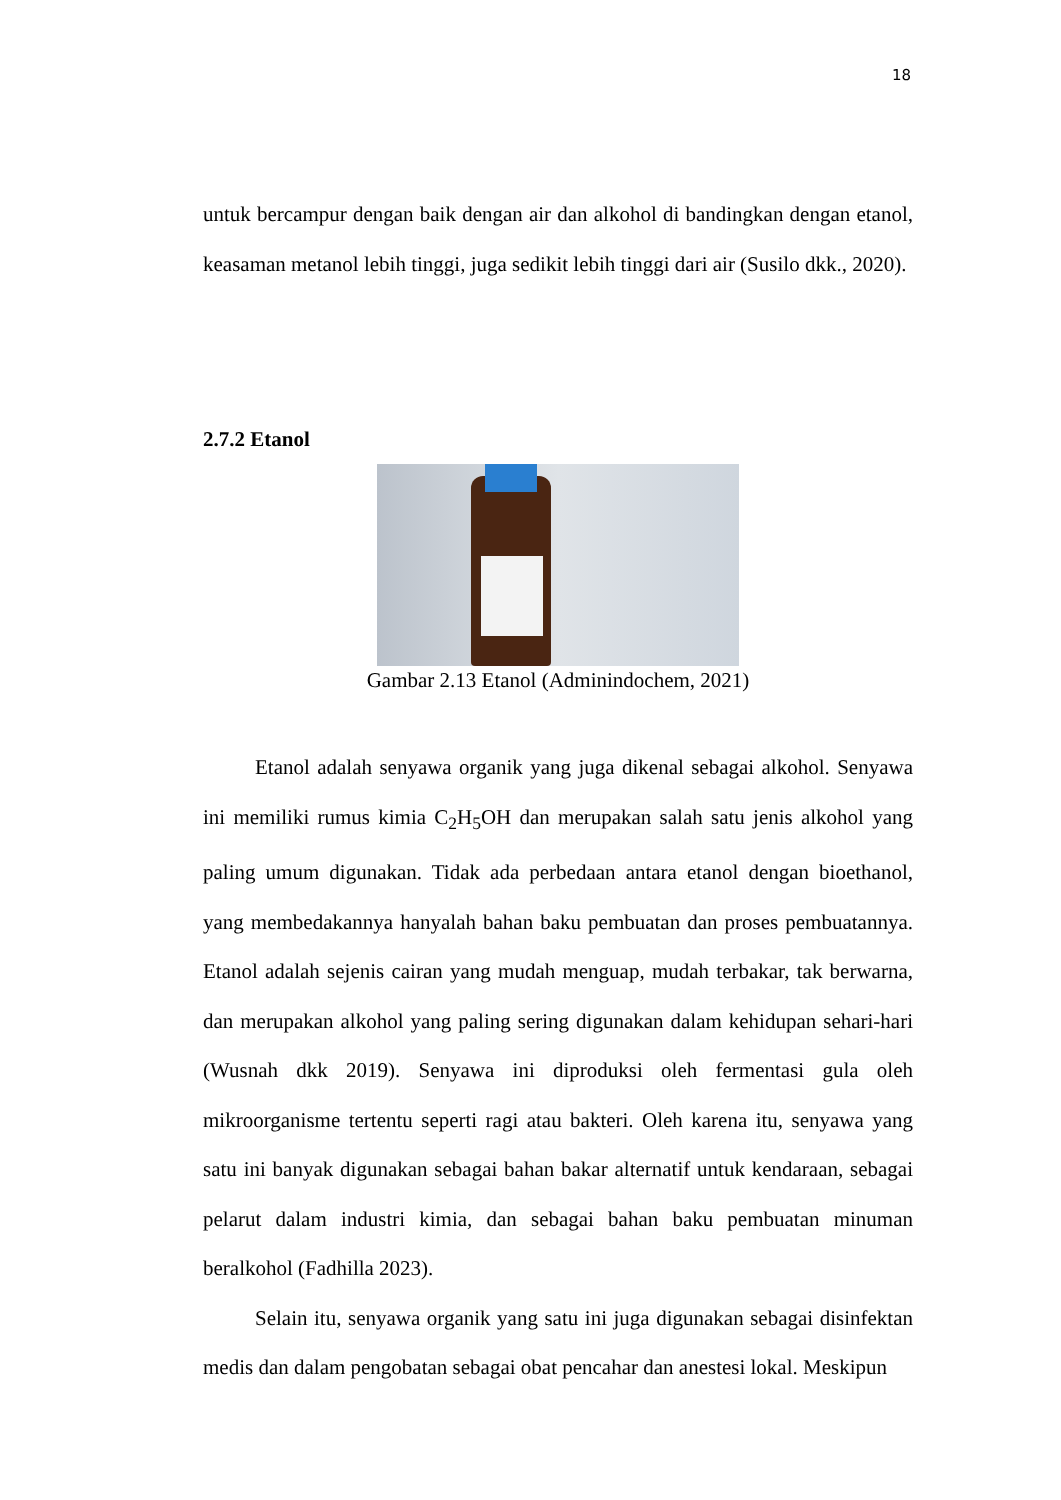18
untuk bercampur dengan baik dengan air dan alkohol di bandingkan dengan etanol, keasaman metanol lebih tinggi, juga sedikit lebih tinggi dari air (Susilo dkk., 2020).
2.7.2 Etanol
Gambar 2.13 Etanol (Adminindochem, 2021)
Etanol adalah senyawa organik yang juga dikenal sebagai alkohol. Senyawa ini memiliki rumus kimia C<sub>2</sub>H<sub>5</sub>OH dan merupakan salah satu jenis alkohol yang paling umum digunakan. Tidak ada perbedaan antara etanol dengan bioethanol, yang membedakannya hanyalah bahan baku pembuatan dan proses pembuatannya. Etanol adalah sejenis cairan yang mudah menguap, mudah terbakar, tak berwarna, dan merupakan alkohol yang paling sering digunakan dalam kehidupan sehari-hari (Wusnah dkk 2019). Senyawa ini diproduksi oleh fermentasi gula oleh mikroorganisme tertentu seperti ragi atau bakteri. Oleh karena itu, senyawa yang satu ini banyak digunakan sebagai bahan bakar alternatif untuk kendaraan, sebagai pelarut dalam industri kimia, dan sebagai bahan baku pembuatan minuman beralkohol (Fadhilla 2023).
Selain itu, senyawa organik yang satu ini juga digunakan sebagai disinfektan medis dan dalam pengobatan sebagai obat pencahar dan anestesi lokal. Meskipun